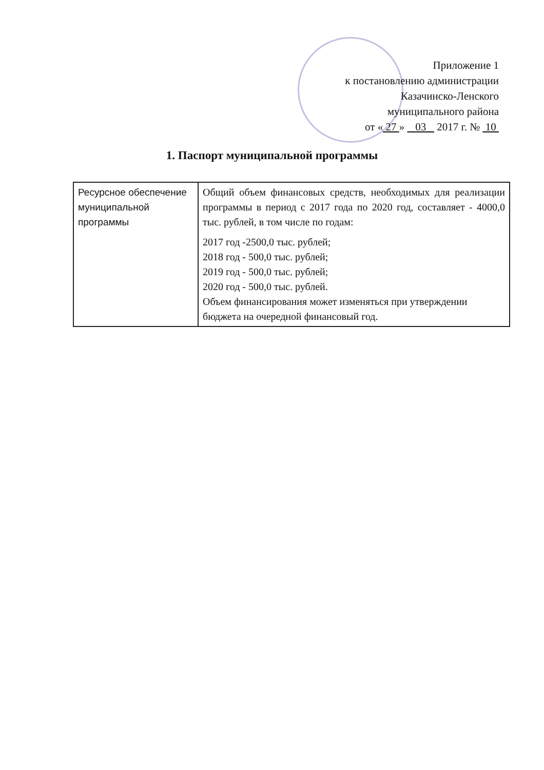Приложение 1
к постановлению администрации
Казачинско-Ленского
муниципального района
от « 27 » 03 2017 г. № 10
1. Паспорт муниципальной программы
| Ресурсное обеспечение муниципальной программы | Общий объем финансовых средств, необходимых для реализации программы в период с 2017 года по 2020 год, составляет - 4000,0 тыс. рублей, в том числе по годам: 2017 год -2500,0 тыс. рублей; 2018 год - 500,0 тыс. рублей; 2019 год - 500,0 тыс. рублей; 2020 год - 500,0 тыс. рублей. Объем финансирования может изменяться при утверждении бюджета на очередной финансовый год. |